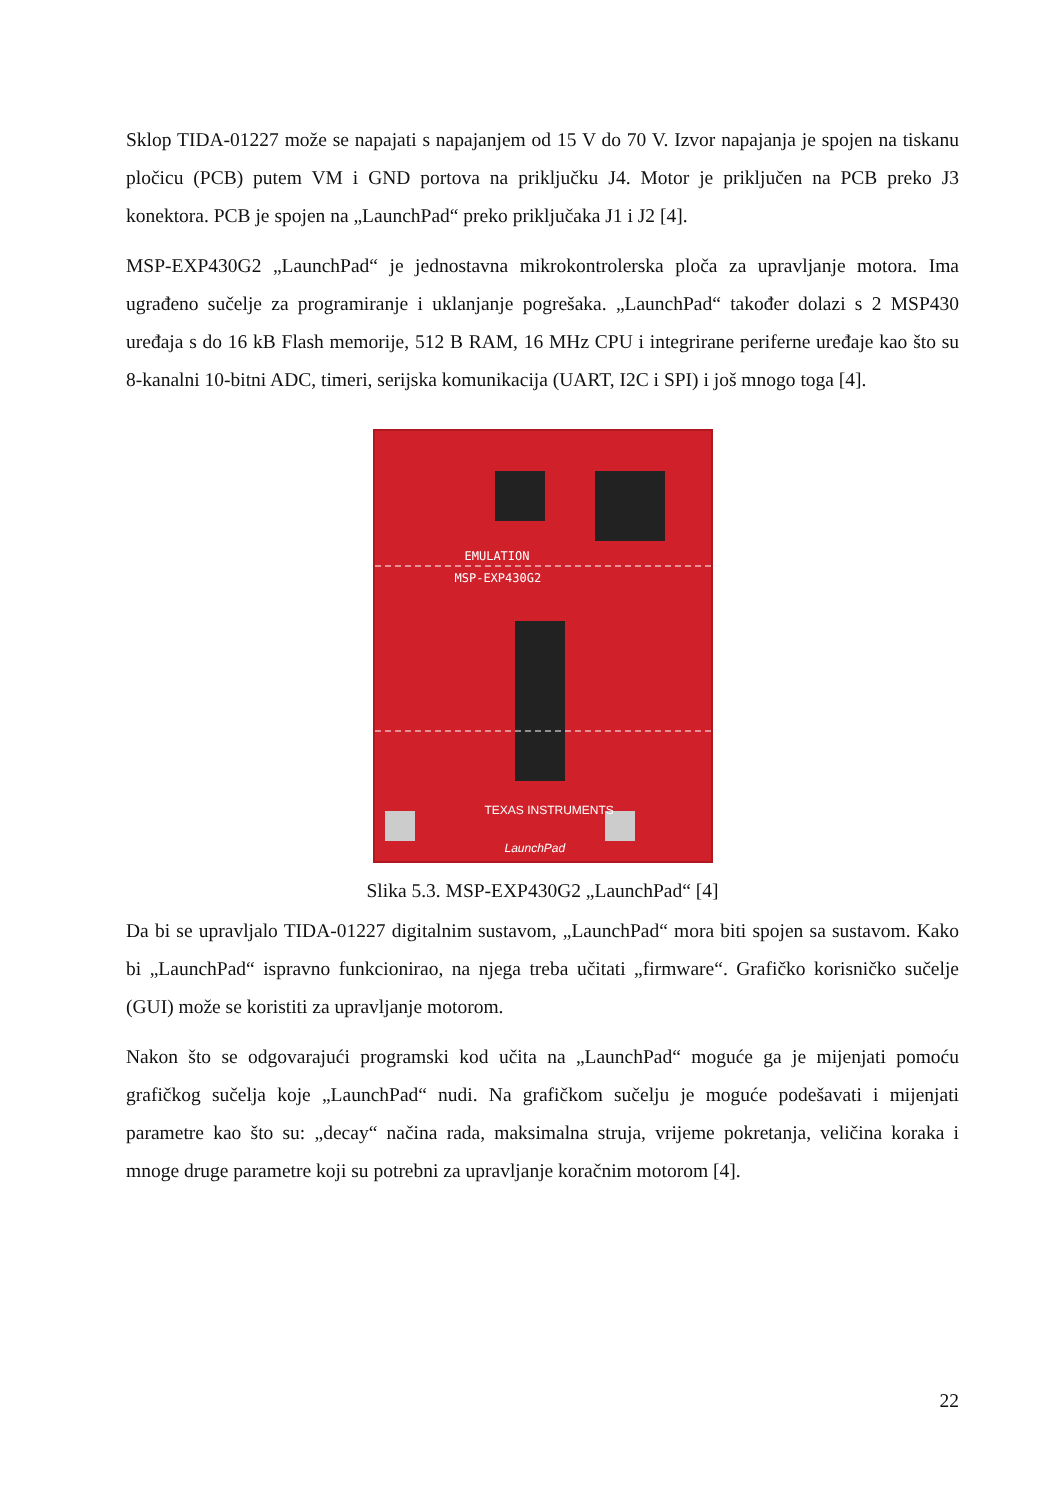Sklop TIDA-01227 može se napajati s napajanjem od 15 V do 70 V. Izvor napajanja je spojen na tiskanu pločicu (PCB) putem VM i GND portova na priključku J4. Motor je priključen na PCB preko J3 konektora. PCB je spojen na „LaunchPad“ preko priključaka J1 i J2 [4].
MSP-EXP430G2 „LaunchPad“ je jednostavna mikrokontrolerska ploča za upravljanje motora. Ima ugrađeno sučelje za programiranje i uklanjanje pogrešaka. „LaunchPad“ također dolazi s 2 MSP430 uređaja s do 16 kB Flash memorije, 512 B RAM, 16 MHz CPU i integrirane periferne uređaje kao što su 8-kanalni 10-bitni ADC, timeri, serijska komunikacija (UART, I2C i SPI) i još mnogo toga [4].
EMULATION
MSP-EXP430G2
TEXAS INSTRUMENTS
LaunchPad
Slika 5.3. MSP-EXP430G2 „LaunchPad“ [4]
Da bi se upravljalo TIDA-01227 digitalnim sustavom, „LaunchPad“ mora biti spojen sa sustavom. Kako bi „LaunchPad“ ispravno funkcionirao, na njega treba učitati „firmware“. Grafičko korisničko sučelje (GUI) može se koristiti za upravljanje motorom.
Nakon što se odgovarajući programski kod učita na „LaunchPad“ moguće ga je mijenjati pomoću grafičkog sučelja koje „LaunchPad“ nudi. Na grafičkom sučelju je moguće podešavati i mijenjati parametre kao što su: „decay“ načina rada, maksimalna struja, vrijeme pokretanja, veličina koraka i mnoge druge parametre koji su potrebni za upravljanje koračnim motorom [4].
22